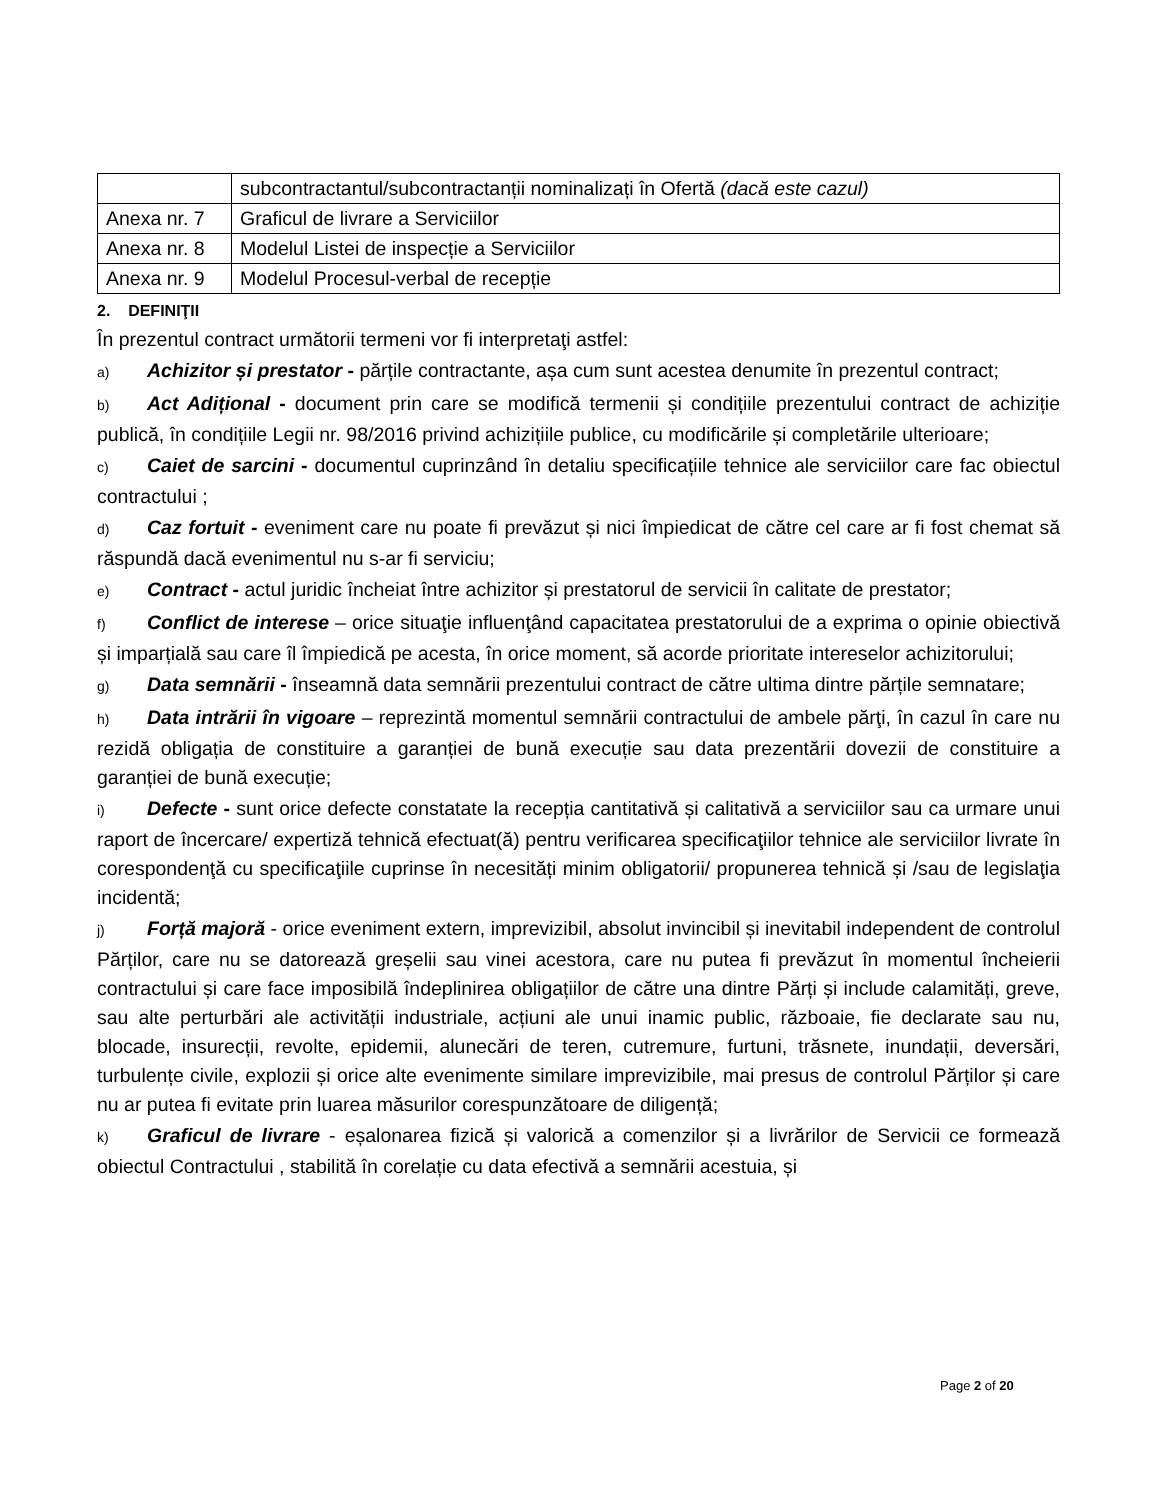| | subcontractantul/subcontractanții nominalizați în Ofertă (dacă este cazul) |
| Anexa nr. 7 | Graficul de livrare a Serviciilor |
| Anexa nr. 8 | Modelul Listei de inspecție a Serviciilor |
| Anexa nr. 9 | Modelul Procesul-verbal de recepție |
2. DEFINIŢII
În prezentul contract următorii termeni vor fi interpretaţi astfel:
a) Achizitor și prestator - părțile contractante, așa cum sunt acestea denumite în prezentul contract;
b) Act Adițional - document prin care se modifică termenii și condițiile prezentului contract de achiziție publică, în condițiile Legii nr. 98/2016 privind achizițiile publice, cu modificările și completările ulterioare;
c) Caiet de sarcini - documentul cuprinzând în detaliu specificațiile tehnice ale serviciilor care fac obiectul contractului ;
d) Caz fortuit - eveniment care nu poate fi prevăzut și nici împiedicat de către cel care ar fi fost chemat să răspundă dacă evenimentul nu s-ar fi serviciu;
e) Contract - actul juridic încheiat între achizitor și prestatorul de servicii în calitate de prestator;
f) Conflict de interese – orice situaţie influenţând capacitatea prestatorului de a exprima o opinie obiectivă și imparțială sau care îl împiedică pe acesta, în orice moment, să acorde prioritate intereselor achizitorului;
g) Data semnării - înseamnă data semnării prezentului contract de către ultima dintre părțile semnatare;
h) Data intrării în vigoare – reprezintă momentul semnării contractului de ambele părţi, în cazul în care nu rezidă obligația de constituire a garanției de bună execuție sau data prezentării dovezii de constituire a garanției de bună execuție;
i) Defecte - sunt orice defecte constatate la recepția cantitativă și calitativă a serviciilor sau ca urmare unui raport de încercare/ expertiză tehnică efectuat(ă) pentru verificarea specificaţiilor tehnice ale serviciilor livrate în corespondenţă cu specificaţiile cuprinse în necesități minim obligatorii/ propunerea tehnică și /sau de legislaţia incidentă;
j) Forță majoră - orice eveniment extern, imprevizibil, absolut invincibil și inevitabil independent de controlul Părților, care nu se datorează greșelii sau vinei acestora, care nu putea fi prevăzut în momentul încheierii contractului și care face imposibilă îndeplinirea obligațiilor de către una dintre Părți și include calamități, greve, sau alte perturbări ale activității industriale, acțiuni ale unui inamic public, războaie, fie declarate sau nu, blocade, insurecții, revolte, epidemii, alunecări de teren, cutremure, furtuni, trăsnete, inundații, deversări, turbulențe civile, explozii și orice alte evenimente similare imprevizibile, mai presus de controlul Părților și care nu ar putea fi evitate prin luarea măsurilor corespunzătoare de diligență;
k) Graficul de livrare - eșalonarea fizică și valorică a comenzilor și a livrărilor de Servicii ce formează obiectul Contractului , stabilită în corelație cu data efectivă a semnării acestuia, și
Page 2 of 20